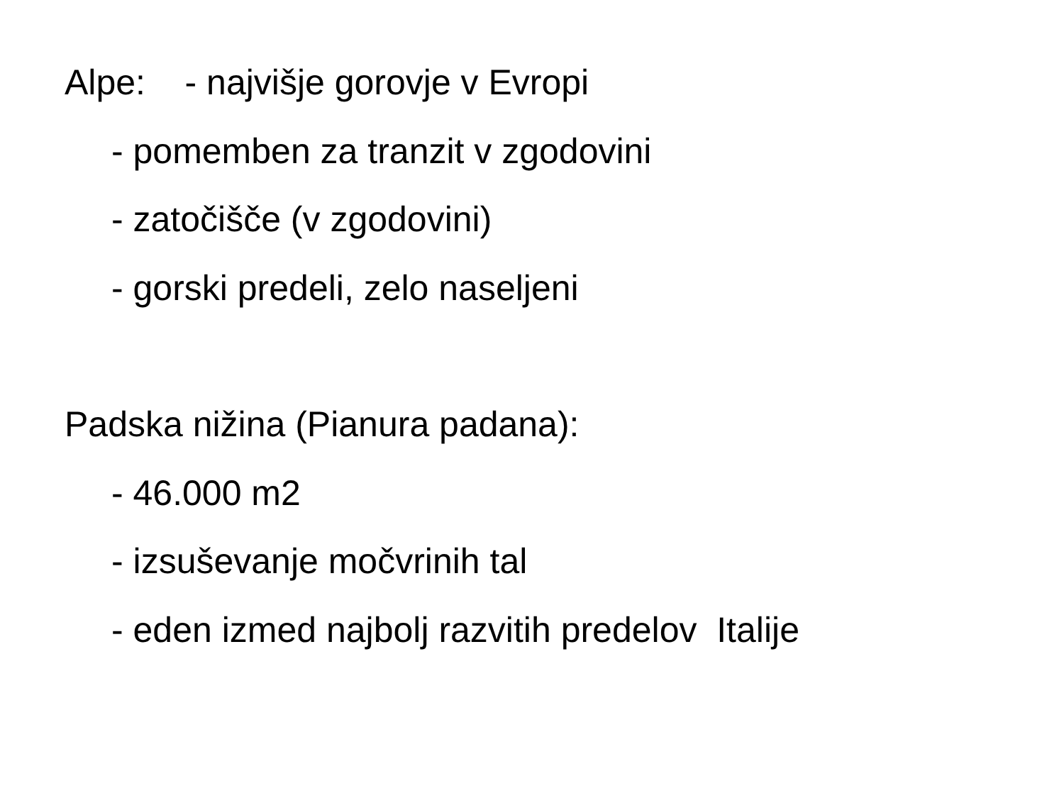Alpe: - najvišje gorovje v Evropi
- pomemben za tranzit v zgodovini
- zatočišče (v zgodovini)
- gorski predeli, zelo naseljeni
Padska nižina (Pianura padana):
- 46.000 m2
- izsuševanje močvrinih tal
- eden izmed najbolj razvitih predelov Italije